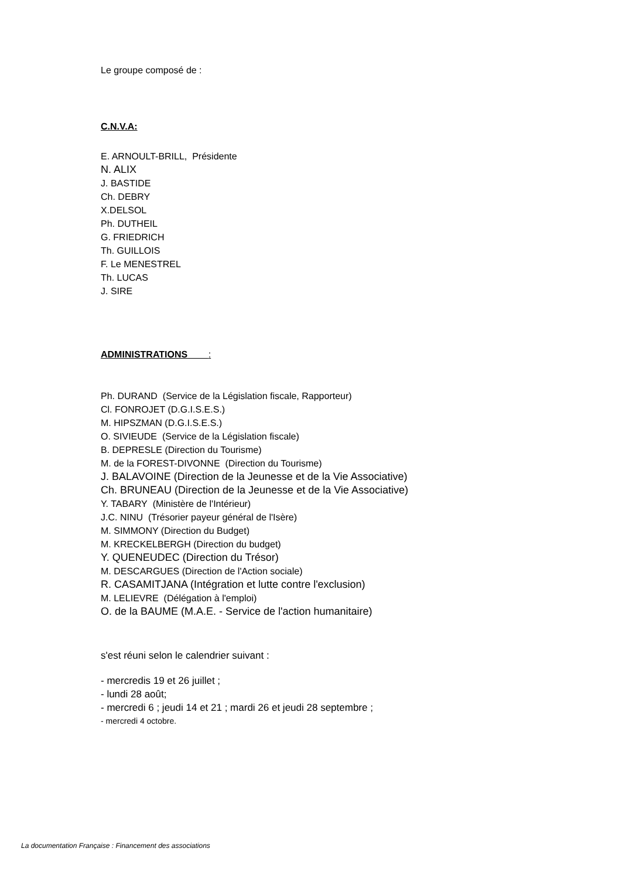Le groupe composé de :
C.N.V.A:
E. ARNOULT-BRILL, Présidente
N. ALIX
J. BASTIDE
Ch. DEBRY
X.DELSOL
Ph. DUTHEIL
G. FRIEDRICH
Th. GUILLOIS
F. Le MENESTREL
Th. LUCAS
J. SIRE
ADMINISTRATIONS :
Ph. DURAND (Service de la Législation fiscale, Rapporteur)
Cl. FONROJET (D.G.I.S.E.S.)
M. HIPSZMAN (D.G.I.S.E.S.)
O. SIVIEUDE (Service de la Législation fiscale)
B. DEPRESLE (Direction du Tourisme)
M. de la FOREST-DIVONNE (Direction du Tourisme)
J. BALAVOINE (Direction de la Jeunesse et de la Vie Associative)
Ch. BRUNEAU (Direction de la Jeunesse et de la Vie Associative)
Y. TABARY (Ministère de l'Intérieur)
J.C. NINU (Trésorier payeur général de l'Isère)
M. SIMMONY (Direction du Budget)
M. KRECKELBERGH (Direction du budget)
Y. QUENEUDEC (Direction du Trésor)
M. DESCARGUES (Direction de l'Action sociale)
R. CASAMITJANA (Intégration et lutte contre l'exclusion)
M. LELIEVRE (Délégation à l'emploi)
O. de la BAUME (M.A.E. - Service de l'action humanitaire)
s'est réuni selon le calendrier suivant :
- mercredis 19 et 26 juillet ;
- lundi 28 août;
- mercredi 6 ; jeudi 14 et 21 ; mardi 26 et jeudi 28 septembre ;
- mercredi 4 octobre.
La documentation Française : Financement des associations